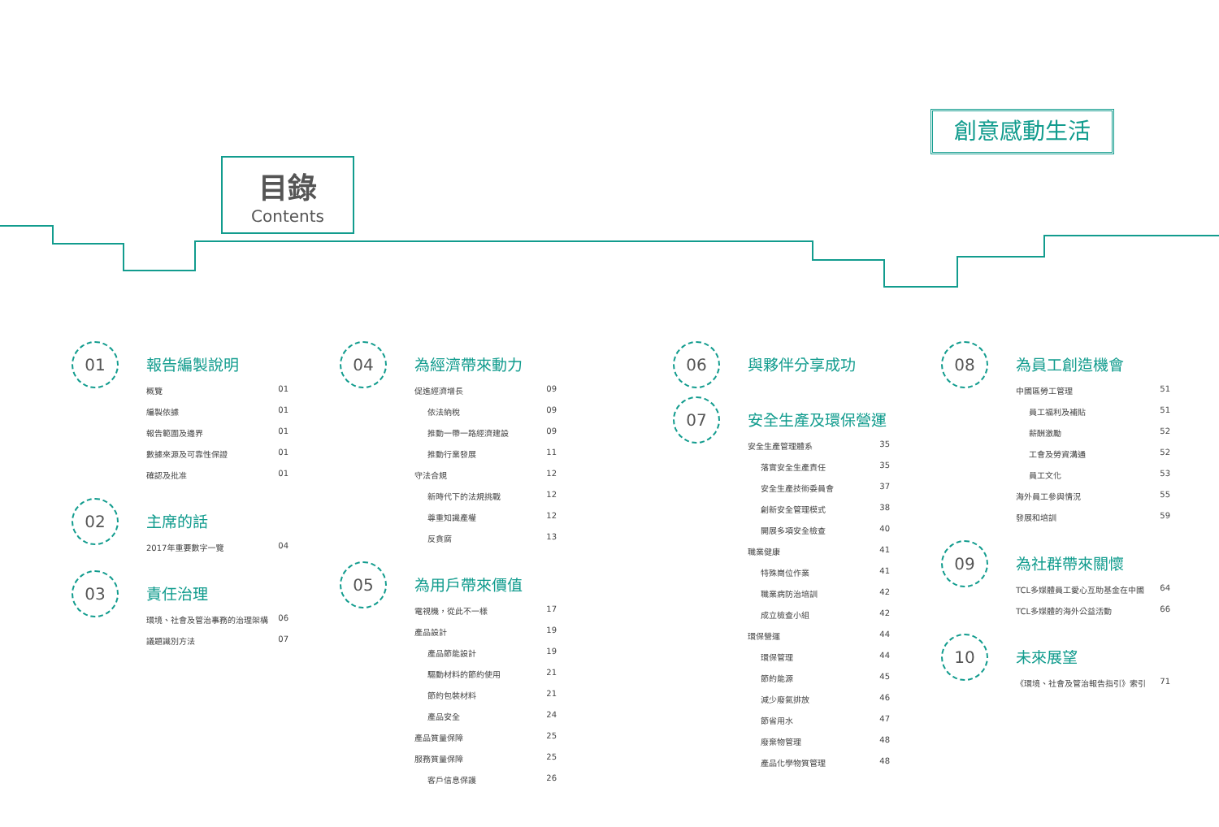目錄
Contents
創意感動生活
01
報告編製說明
概覽 01
編製依據 01
報告範圍及邊界 01
數據來源及可靠性保證 01
確認及批准 01
02
主席的話
2017年重要數字一覽 04
03
責任治理
環境、社會及管治事務的治理架構 06
議題識別方法 07
04
為經濟帶來動力
促進經濟增長 09
依法納稅 09
推動一帶一路經濟建設 09
推動行業發展 11
守法合規 12
新時代下的法規挑戰 12
尊重知識產權 12
反貪腐 13
05
為用戶帶來價值
電視機，從此不一樣 17
產品設計 19
產品節能設計 19
驅動材料的節約使用 21
節約包裝材料 21
產品安全 24
產品質量保障 25
服務質量保障 25
客戶信息保護 26
06
與夥伴分享成功
07
安全生產及環保營運
安全生產管理體系 35
落實安全生產責任 35
安全生產技術委員會 37
創新安全管理模式 38
開展多項安全檢查 40
職業健康 41
特殊崗位作業 41
職業病防治培訓 42
成立檢查小組 42
環保營運 44
環保管理 44
節約能源 45
減少廢氣排放 46
節省用水 47
廢棄物管理 48
產品化學物質管理 48
08
為員工創造機會
中國區勞工管理 51
員工福利及補貼 51
薪酬激勵 52
工會及勞資溝通 52
員工文化 53
海外員工參與情況 55
發展和培訓 59
09
為社群帶來關懷
TCL多媒體員工愛心互助基金在中國 64
TCL多媒體的海外公益活動 66
10
未來展望
《環境、社會及管治報告指引》索引 71